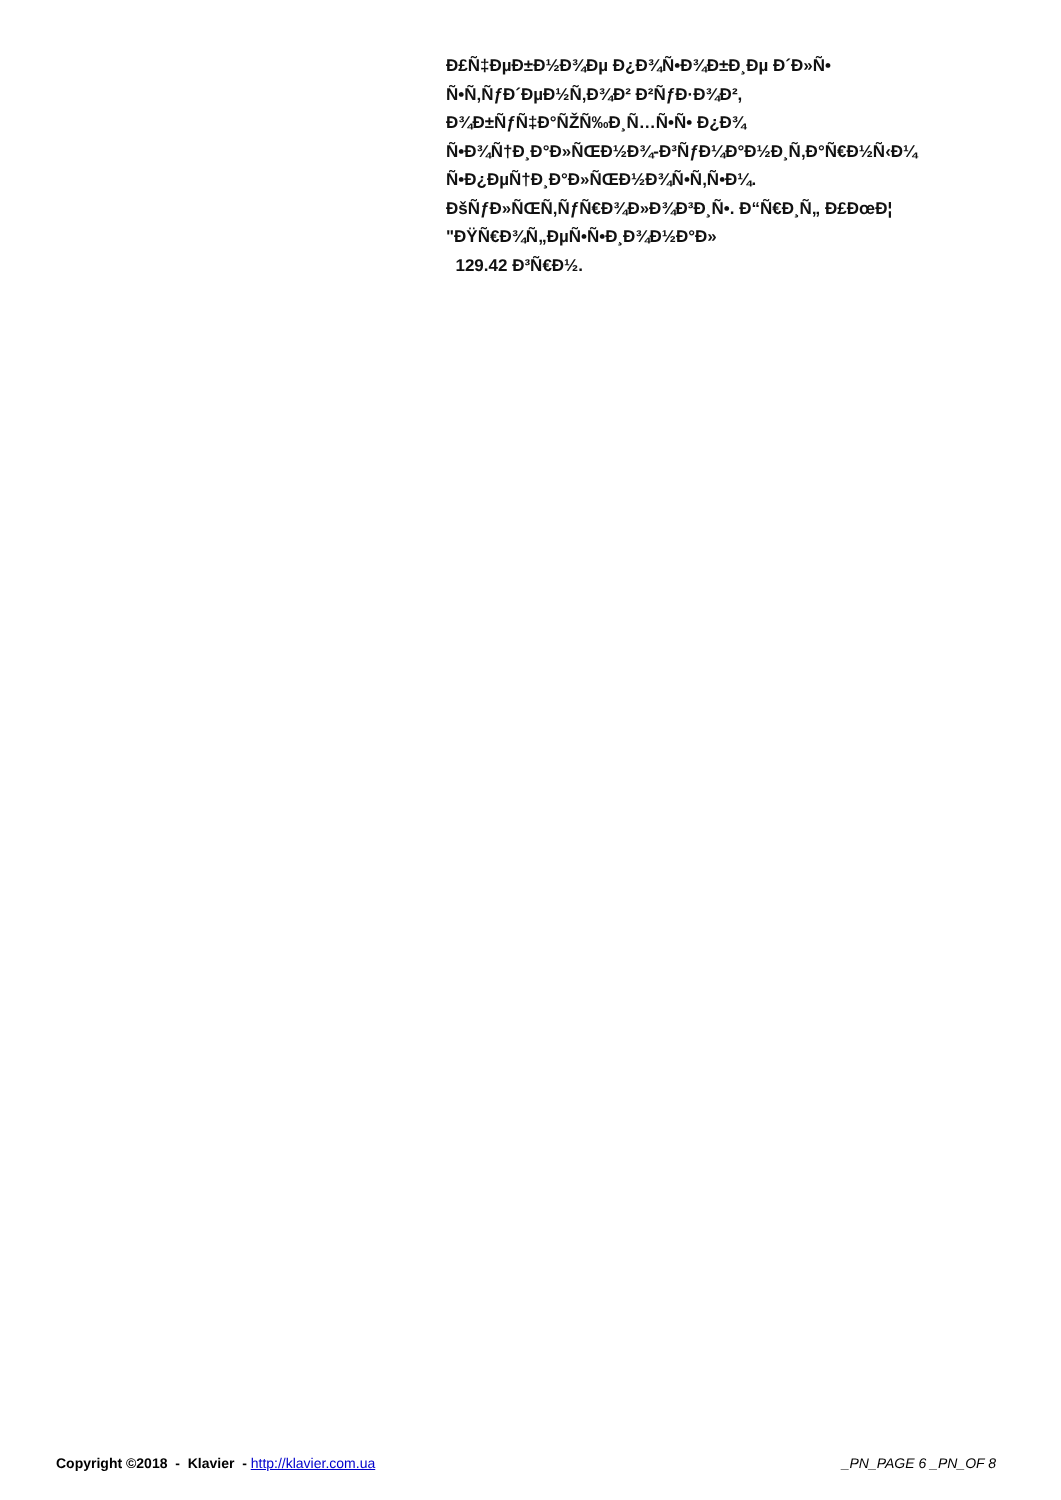Ð£Ñ‡ÐµÐ±Ð½Ð¾Ðµ Ð¿Ð¾Ñ•Ð¾Ð±Ð¸Ðµ Ð´Ð»Ñ•
Ñ•Ñ‚ÑƒÐ´ÐµÐ½Ñ‚Ð¾Ð² Ð²ÑƒÐ·Ð¾Ð²,
Ð¾Ð±ÑƒÑ‡Ð°ÑŽÑ‰Ð¸Ñ…Ñ•Ñ• Ð¿Ð¾
Ñ•Ð¾Ñ†Ð¸Ð°Ð»ÑŒÐ½Ð¾-Ð³ÑƒÐ¼Ð°Ð½Ð¸Ñ‚Ð°Ñ€Ð½Ñ‹Ð¼
Ñ•Ð¿ÐµÑ†Ð¸Ð°Ð»ÑŒÐ½Ð¾Ñ•Ñ‚Ñ•Ð¼.
ÐšÑƒÐ»ÑŒÑ‚ÑƒÑ€Ð¾Ð»Ð¾Ð³Ð¸Ñ•. Ð“Ñ€Ð¸Ñ„ Ð£ÐœÐ¦
"ÐŸÑ€Ð¾Ñ„ÐµÑ•Ñ•Ð¸Ð¾Ð½Ð°Ð»
129.42 Ð³Ñ€Ð½.
Copyright ©2018 - Klavier - http://klavier.com.ua _PN_PAGE 6 _PN_OF 8